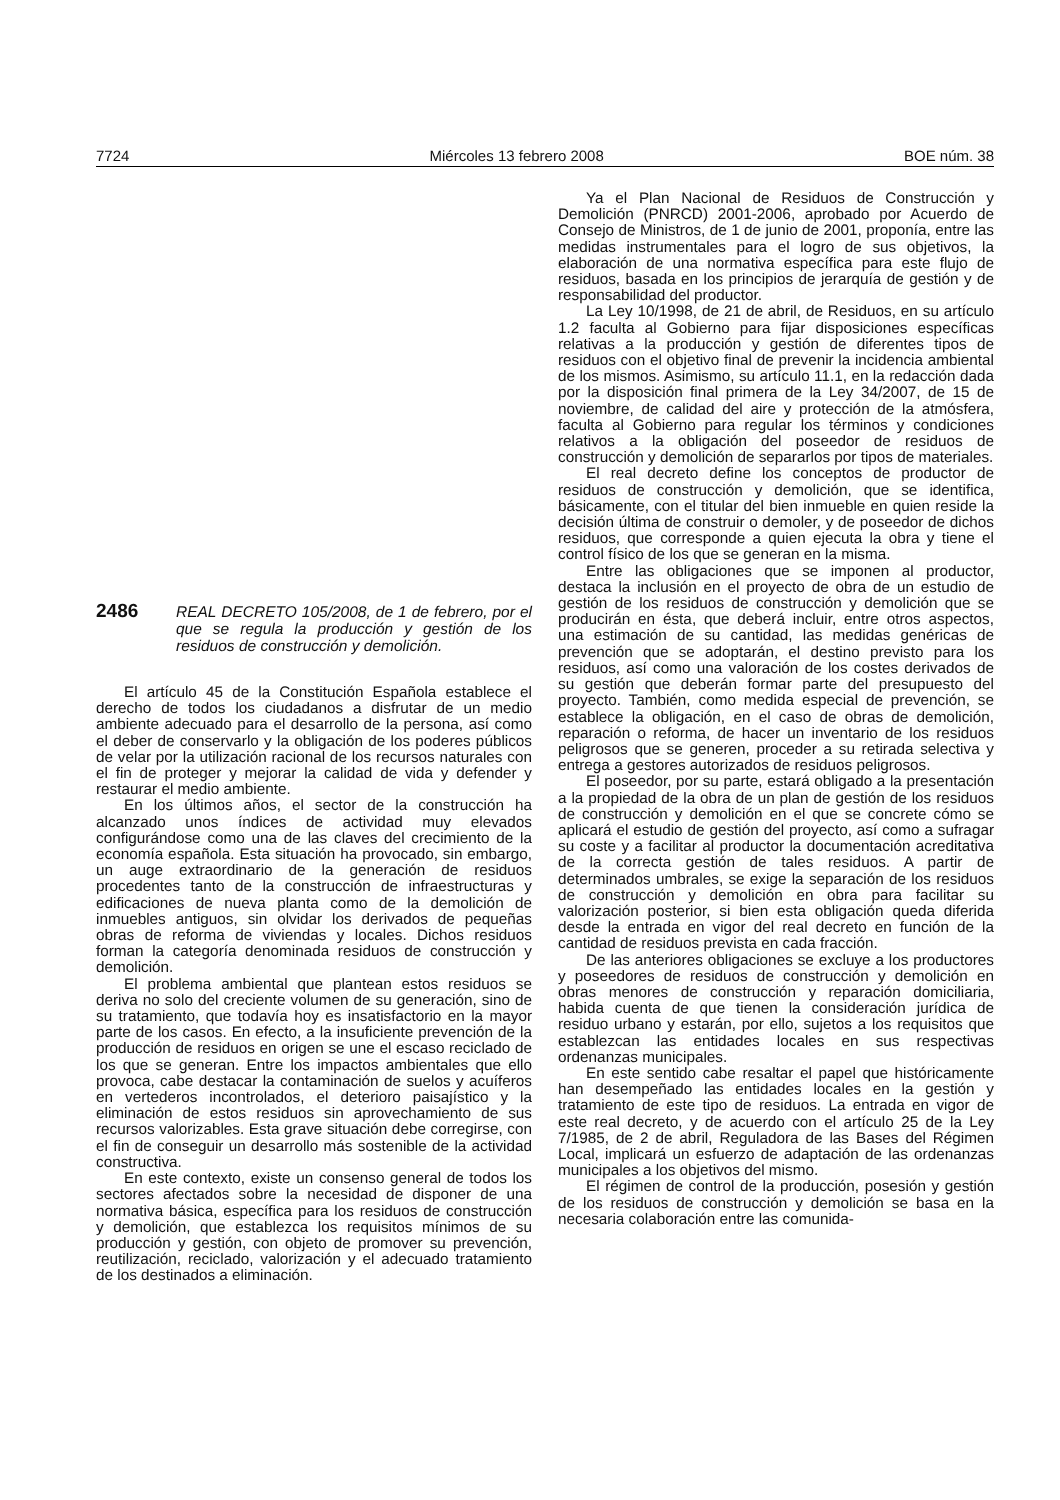7724 Miércoles 13 febrero 2008 BOE núm. 38
2486
REAL DECRETO 105/2008, de 1 de febrero, por el que se regula la producción y gestión de los residuos de construcción y demolición.
El artículo 45 de la Constitución Española establece el derecho de todos los ciudadanos a disfrutar de un medio ambiente adecuado para el desarrollo de la persona, así como el deber de conservarlo y la obligación de los poderes públicos de velar por la utilización racional de los recursos naturales con el fin de proteger y mejorar la calidad de vida y defender y restaurar el medio ambiente.
En los últimos años, el sector de la construcción ha alcanzado unos índices de actividad muy elevados configurándose como una de las claves del crecimiento de la economía española. Esta situación ha provocado, sin embargo, un auge extraordinario de la generación de residuos procedentes tanto de la construcción de infraestructuras y edificaciones de nueva planta como de la demolición de inmuebles antiguos, sin olvidar los derivados de pequeñas obras de reforma de viviendas y locales. Dichos residuos forman la categoría denominada residuos de construcción y demolición.
El problema ambiental que plantean estos residuos se deriva no solo del creciente volumen de su generación, sino de su tratamiento, que todavía hoy es insatisfactorio en la mayor parte de los casos. En efecto, a la insuficiente prevención de la producción de residuos en origen se une el escaso reciclado de los que se generan. Entre los impactos ambientales que ello provoca, cabe destacar la contaminación de suelos y acuíferos en vertederos incontrolados, el deterioro paisajístico y la eliminación de estos residuos sin aprovechamiento de sus recursos valorizables. Esta grave situación debe corregirse, con el fin de conseguir un desarrollo más sostenible de la actividad constructiva.
En este contexto, existe un consenso general de todos los sectores afectados sobre la necesidad de disponer de una normativa básica, específica para los residuos de construcción y demolición, que establezca los requisitos mínimos de su producción y gestión, con objeto de promover su prevención, reutilización, reciclado, valorización y el adecuado tratamiento de los destinados a eliminación.
Ya el Plan Nacional de Residuos de Construcción y Demolición (PNRCD) 2001-2006, aprobado por Acuerdo de Consejo de Ministros, de 1 de junio de 2001, proponía, entre las medidas instrumentales para el logro de sus objetivos, la elaboración de una normativa específica para este flujo de residuos, basada en los principios de jerarquía de gestión y de responsabilidad del productor.
La Ley 10/1998, de 21 de abril, de Residuos, en su artículo 1.2 faculta al Gobierno para fijar disposiciones específicas relativas a la producción y gestión de diferentes tipos de residuos con el objetivo final de prevenir la incidencia ambiental de los mismos. Asimismo, su artículo 11.1, en la redacción dada por la disposición final primera de la Ley 34/2007, de 15 de noviembre, de calidad del aire y protección de la atmósfera, faculta al Gobierno para regular los términos y condiciones relativos a la obligación del poseedor de residuos de construcción y demolición de separarlos por tipos de materiales.
El real decreto define los conceptos de productor de residuos de construcción y demolición, que se identifica, básicamente, con el titular del bien inmueble en quien reside la decisión última de construir o demoler, y de poseedor de dichos residuos, que corresponde a quien ejecuta la obra y tiene el control físico de los que se generan en la misma.
Entre las obligaciones que se imponen al productor, destaca la inclusión en el proyecto de obra de un estudio de gestión de los residuos de construcción y demolición que se producirán en ésta, que deberá incluir, entre otros aspectos, una estimación de su cantidad, las medidas genéricas de prevención que se adoptarán, el destino previsto para los residuos, así como una valoración de los costes derivados de su gestión que deberán formar parte del presupuesto del proyecto. También, como medida especial de prevención, se establece la obligación, en el caso de obras de demolición, reparación o reforma, de hacer un inventario de los residuos peligrosos que se generen, proceder a su retirada selectiva y entrega a gestores autorizados de residuos peligrosos.
El poseedor, por su parte, estará obligado a la presentación a la propiedad de la obra de un plan de gestión de los residuos de construcción y demolición en el que se concrete cómo se aplicará el estudio de gestión del proyecto, así como a sufragar su coste y a facilitar al productor la documentación acreditativa de la correcta gestión de tales residuos. A partir de determinados umbrales, se exige la separación de los residuos de construcción y demolición en obra para facilitar su valorización posterior, si bien esta obligación queda diferida desde la entrada en vigor del real decreto en función de la cantidad de residuos prevista en cada fracción.
De las anteriores obligaciones se excluye a los productores y poseedores de residuos de construcción y demolición en obras menores de construcción y reparación domiciliaria, habida cuenta de que tienen la consideración jurídica de residuo urbano y estarán, por ello, sujetos a los requisitos que establezcan las entidades locales en sus respectivas ordenanzas municipales.
En este sentido cabe resaltar el papel que históricamente han desempeñado las entidades locales en la gestión y tratamiento de este tipo de residuos. La entrada en vigor de este real decreto, y de acuerdo con el artículo 25 de la Ley 7/1985, de 2 de abril, Reguladora de las Bases del Régimen Local, implicará un esfuerzo de adaptación de las ordenanzas municipales a los objetivos del mismo.
El régimen de control de la producción, posesión y gestión de los residuos de construcción y demolición se basa en la necesaria colaboración entre las comunida-